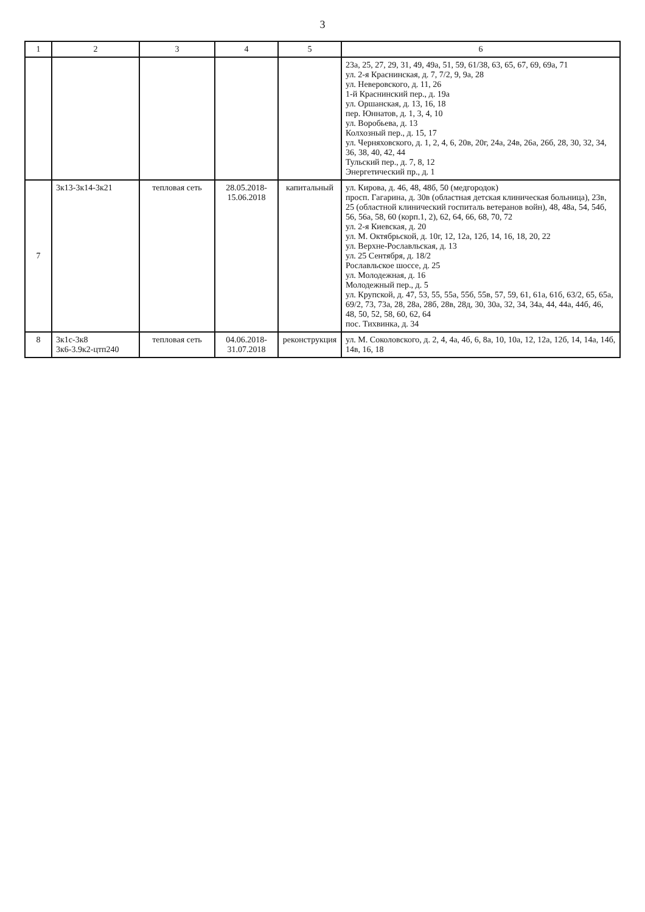3
| 1 | 2 | 3 | 4 | 5 | 6 |
| --- | --- | --- | --- | --- | --- |
| | | | | | 23а, 25, 27, 29, 31, 49, 49а, 51, 59, 61/38, 63, 65, 67, 69, 69а, 71 ул. 2-я Краснинская, д. 7, 7/2, 9, 9а, 28 ул. Неверовского, д. 11, 26 1-й Краснинский пер., д. 19а ул. Оршанская, д. 13, 16, 18 пер. Юннатов, д. 1, 3, 4, 10 ул. Воробьева, д. 13 Колхозный пер., д. 15, 17 ул. Черняховского, д. 1, 2, 4, 6, 20в, 20г, 24а, 24в, 26а, 26б, 28, 30, 32, 34, 36, 38, 40, 42, 44 Тульский пер., д. 7, 8, 12 Энергетический пр., д. 1 |
| 7 | 3к13-3к14-3к21 | тепловая сеть | 28.05.2018-15.06.2018 | капитальный | ул. Кирова, д. 46, 48, 48б, 50 (медгородок) просп. Гагарина, д. 30в (областная детская клиническая больница), 23в, 25 (областной клинический госпиталь ветеранов войн), 48, 48а, 54, 54б, 56, 56а, 58, 60 (корп.1, 2), 62, 64, 66, 68, 70, 72 ул. 2-я Киевская, д. 20 ул. М. Октябрьской, д. 10г, 12, 12а, 12б, 14, 16, 18, 20, 22 ул. Верхне-Рославльская, д. 13 ул. 25 Сентября, д. 18/2 Рославльское шоссе, д. 25 ул. Молодежная, д. 16 Молодежный пер., д. 5 ул. Крупской, д. 47, 53, 55, 55а, 55б, 55в, 57, 59, 61, 61а, 61б, 63/2, 65, 65а, 69/2, 73, 73а, 28, 28а, 28б, 28в, 28д, 30, 30а, 32, 34, 34а, 44, 44а, 44б, 46, 48, 50, 52, 58, 60, 62, 64 пос. Тихвинка, д. 34 |
| 8 | 3к1с-3к8 3к6-3.9к2-цтп240 | тепловая сеть | 04.06.2018-31.07.2018 | реконструкция | ул. М. Соколовского, д. 2, 4, 4а, 4б, 6, 8а, 10, 10а, 12, 12а, 12б, 14, 14а, 14б, 14в, 16, 18 |